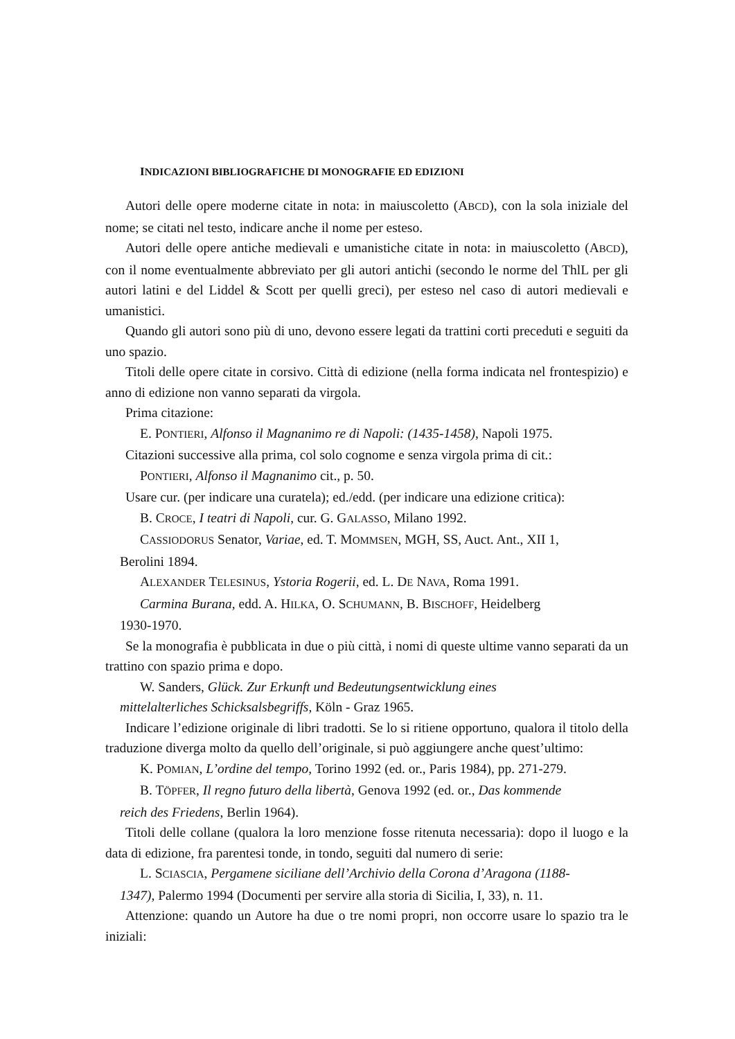INDICAZIONI BIBLIOGRAFICHE DI MONOGRAFIE ED EDIZIONI
Autori delle opere moderne citate in nota: in maiuscoletto (ABCD), con la sola iniziale del nome; se citati nel testo, indicare anche il nome per esteso.
Autori delle opere antiche medievali e umanistiche citate in nota: in maiuscoletto (ABCD), con il nome eventualmente abbreviato per gli autori antichi (secondo le norme del ThlL per gli autori latini e del Liddel & Scott per quelli greci), per esteso nel caso di autori medievali e umanistici.
Quando gli autori sono più di uno, devono essere legati da trattini corti preceduti e seguiti da uno spazio.
Titoli delle opere citate in corsivo. Città di edizione (nella forma indicata nel frontespizio) e anno di edizione non vanno separati da virgola.
Prima citazione:
E. PONTIERI, Alfonso il Magnanimo re di Napoli: (1435-1458), Napoli 1975.
Citazioni successive alla prima, col solo cognome e senza virgola prima di cit.:
PONTIERI, Alfonso il Magnanimo cit., p. 50.
Usare cur. (per indicare una curatela); ed./edd. (per indicare una edizione critica):
B. CROCE, I teatri di Napoli, cur. G. GALASSO, Milano 1992.
CASSIODORUS Senator, Variae, ed. T. MOMMSEN, MGH, SS, Auct. Ant., XII 1,
Berolini 1894.
ALEXANDER TELESINUS, Ystoria Rogerii, ed. L. DE NAVA, Roma 1991.
Carmina Burana, edd. A. HILKA, O. SCHUMANN, B. BISCHOFF, Heidelberg
1930-1970.
Se la monografia è pubblicata in due o più città, i nomi di queste ultime vanno separati da un trattino con spazio prima e dopo.
W. Sanders, Glück. Zur Erkunft und Bedeutungsentwicklung eines
mittelalterliches Schicksalsbegriffs, Köln - Graz 1965.
Indicare l’edizione originale di libri tradotti. Se lo si ritiene opportuno, qualora il titolo della traduzione diverga molto da quello dell’originale, si può aggiungere anche quest’ultimo:
K. POMIAN, L’ordine del tempo, Torino 1992 (ed. or., Paris 1984), pp. 271-279.
B. TÖPFER, Il regno futuro della libertà, Genova 1992 (ed. or., Das kommende
reich des Friedens, Berlin 1964).
Titoli delle collane (qualora la loro menzione fosse ritenuta necessaria): dopo il luogo e la data di edizione, fra parentesi tonde, in tondo, seguiti dal numero di serie:
L. SCIASCIA, Pergamene siciliane dell’Archivio della Corona d’Aragona (1188-
1347), Palermo 1994 (Documenti per servire alla storia di Sicilia, I, 33), n. 11.
Attenzione: quando un Autore ha due o tre nomi propri, non occorre usare lo spazio tra le iniziali: